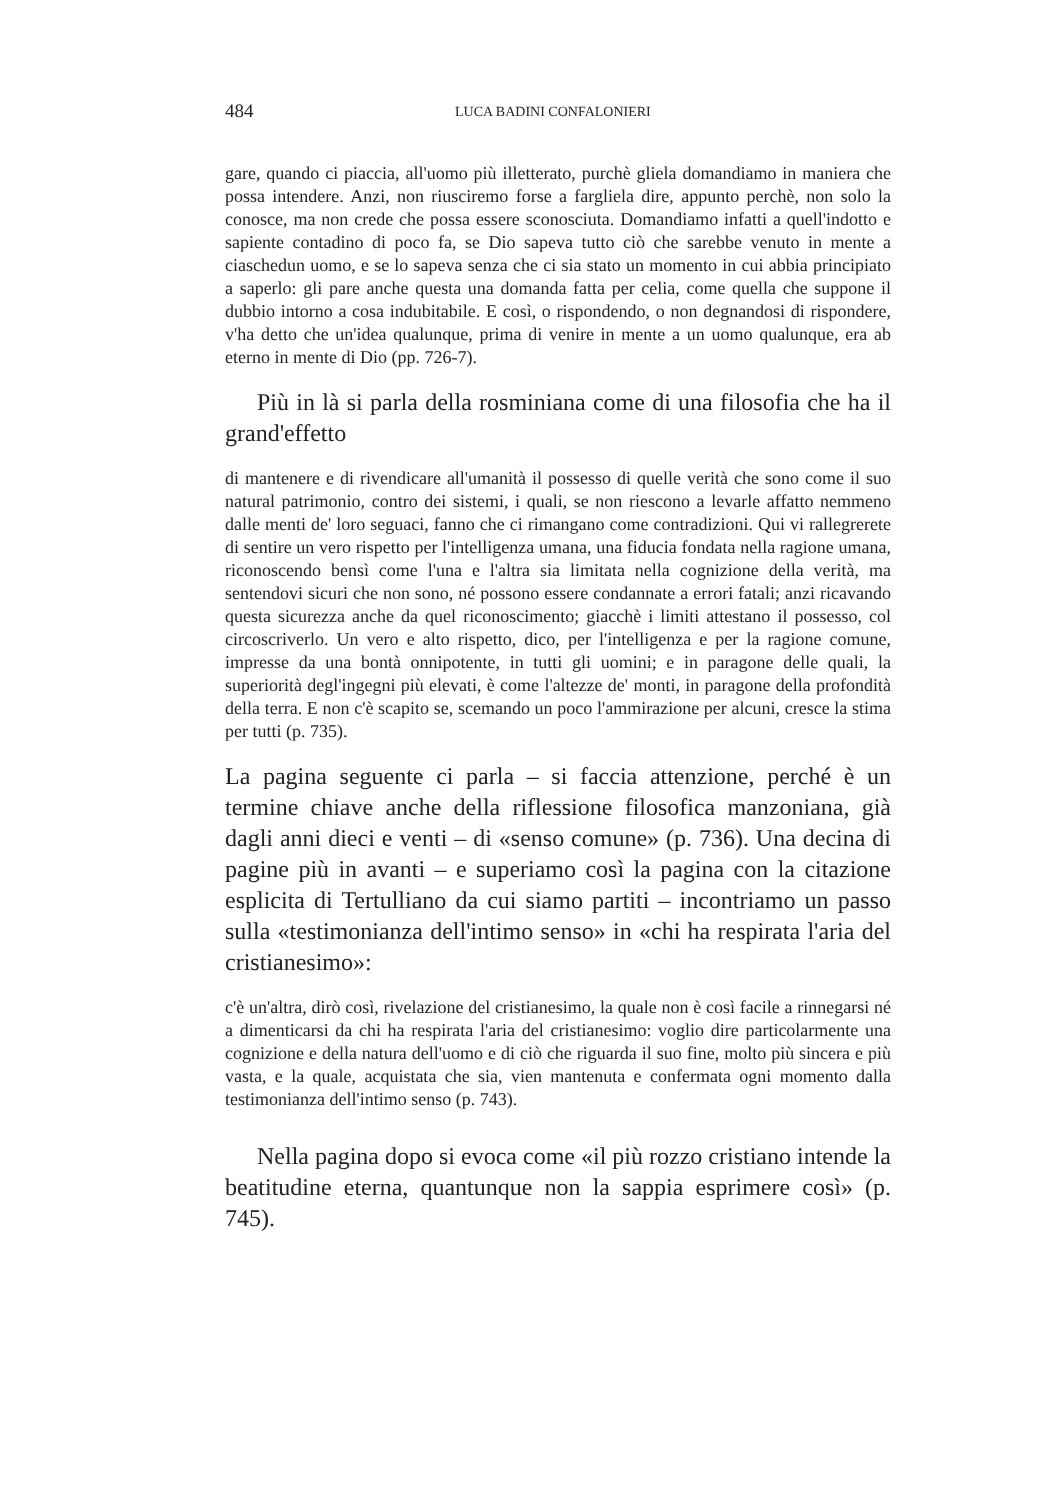484 LUCA BADINI CONFALONIERI
gare, quando ci piaccia, all'uomo più illetterato, purchè gliela domandiamo in maniera che possa intendere. Anzi, non riusciremo forse a fargliela dire, appunto perchè, non solo la conosce, ma non crede che possa essere sconosciuta. Domandiamo infatti a quell'indotto e sapiente contadino di poco fa, se Dio sapeva tutto ciò che sarebbe venuto in mente a ciaschedun uomo, e se lo sapeva senza che ci sia stato un momento in cui abbia principiato a saperlo: gli pare anche questa una domanda fatta per celia, come quella che suppone il dubbio intorno a cosa indubitabile. E così, o rispondendo, o non degnandosi di rispondere, v'ha detto che un'idea qualunque, prima di venire in mente a un uomo qualunque, era ab eterno in mente di Dio (pp. 726-7).
Più in là si parla della rosminiana come di una filosofia che ha il grand'effetto
di mantenere e di rivendicare all'umanità il possesso di quelle verità che sono come il suo natural patrimonio, contro dei sistemi, i quali, se non riescono a levarle affatto nemmeno dalle menti de' loro seguaci, fanno che ci rimangano come contradizioni. Qui vi rallegrerete di sentire un vero rispetto per l'intelligenza umana, una fiducia fondata nella ragione umana, riconoscendo bensì come l'una e l'altra sia limitata nella cognizione della verità, ma sentendovi sicuri che non sono, né possono essere condannate a errori fatali; anzi ricavando questa sicurezza anche da quel riconoscimento; giacchè i limiti attestano il possesso, col circoscriverlo. Un vero e alto rispetto, dico, per l'intelligenza e per la ragione comune, impresse da una bontà onnipotente, in tutti gli uomini; e in paragone delle quali, la superiorità degl'ingegni più elevati, è come l'altezze de' monti, in paragone della profondità della terra. E non c'è scapito se, scemando un poco l'ammirazione per alcuni, cresce la stima per tutti (p. 735).
La pagina seguente ci parla – si faccia attenzione, perché è un termine chiave anche della riflessione filosofica manzoniana, già dagli anni dieci e venti – di «senso comune» (p. 736). Una decina di pagine più in avanti – e superiamo così la pagina con la citazione esplicita di Tertulliano da cui siamo partiti – incontriamo un passo sulla «testimonianza dell'intimo senso» in «chi ha respirata l'aria del cristianesimo»:
c'è un'altra, dirò così, rivelazione del cristianesimo, la quale non è così facile a rinnegarsi né a dimenticarsi da chi ha respirata l'aria del cristianesimo: voglio dire particolarmente una cognizione e della natura dell'uomo e di ciò che riguarda il suo fine, molto più sincera e più vasta, e la quale, acquistata che sia, vien mantenuta e confermata ogni momento dalla testimonianza dell'intimo senso (p. 743).
Nella pagina dopo si evoca come «il più rozzo cristiano intende la beatitudine eterna, quantunque non la sappia esprimere così» (p. 745).